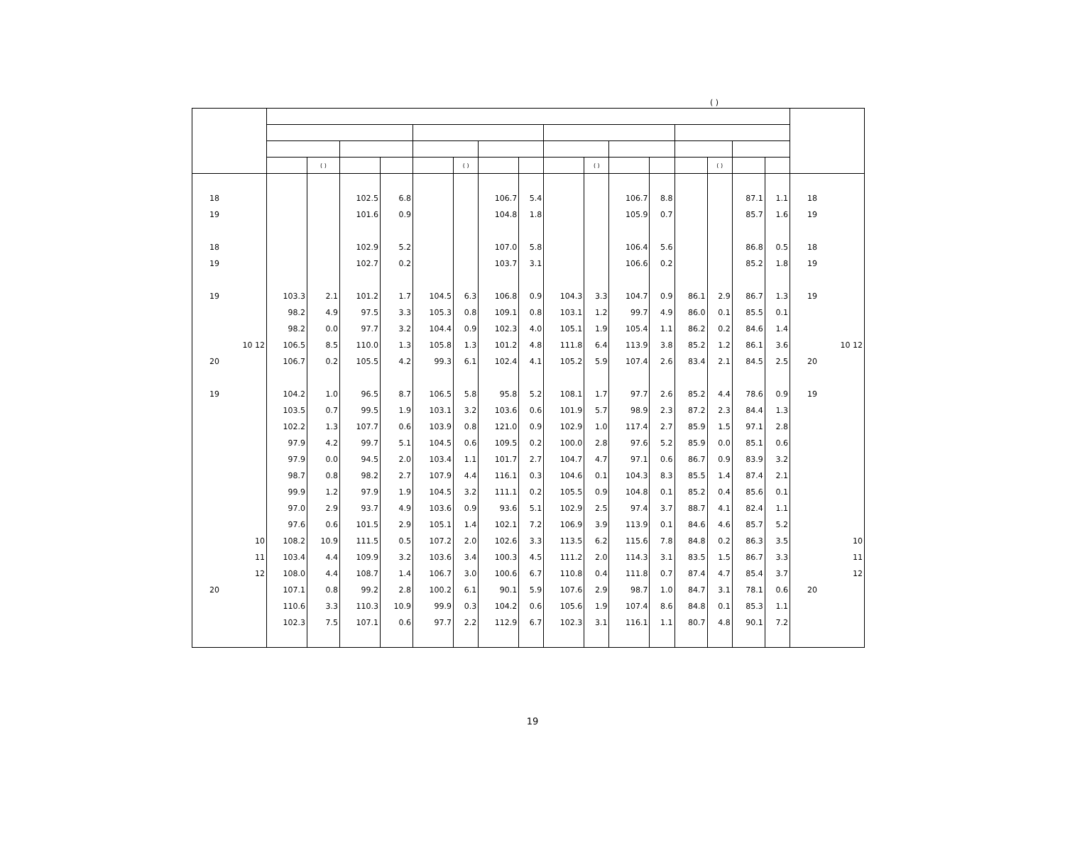( )
| | | ( ) | | | | ( ) | | | | ( ) | | | | ( ) | | | |
| --- | --- | --- | --- | --- | --- | --- | --- | --- | --- | --- | --- | --- | --- | --- | --- | --- | --- |
| 18 | | | 102.5 | 6.8 | | | 106.7 | 5.4 | | | 106.7 | 8.8 | | | 87.1 | 1.1 | 18 |
| 19 | | | 101.6 | 0.9 | | | 104.8 | 1.8 | | | 105.9 | 0.7 | | | 85.7 | 1.6 | 19 |
| 18 | | | 102.9 | 5.2 | | | 107.0 | 5.8 | | | 106.4 | 5.6 | | | 86.8 | 0.5 | 18 |
| 19 | | | 102.7 | 0.2 | | | 103.7 | 3.1 | | | 106.6 | 0.2 | | | 85.2 | 1.8 | 19 |
| 19 | 103.3 | 2.1 | 101.2 | 1.7 | 104.5 | 6.3 | 106.8 | 0.9 | 104.3 | 3.3 | 104.7 | 0.9 | 86.1 | 2.9 | 86.7 | 1.3 | 19 |
| | 98.2 | 4.9 | 97.5 | 3.3 | 105.3 | 0.8 | 109.1 | 0.8 | 103.1 | 1.2 | 99.7 | 4.9 | 86.0 | 0.1 | 85.5 | 0.1 | |
| | 98.2 | 0.0 | 97.7 | 3.2 | 104.4 | 0.9 | 102.3 | 4.0 | 105.1 | 1.9 | 105.4 | 1.1 | 86.2 | 0.2 | 84.6 | 1.4 | |
| 10 12 | 106.5 | 8.5 | 110.0 | 1.3 | 105.8 | 1.3 | 101.2 | 4.8 | 111.8 | 6.4 | 113.9 | 3.8 | 85.2 | 1.2 | 86.1 | 3.6 | 10 12 |
| 20 | 106.7 | 0.2 | 105.5 | 4.2 | 99.3 | 6.1 | 102.4 | 4.1 | 105.2 | 5.9 | 107.4 | 2.6 | 83.4 | 2.1 | 84.5 | 2.5 | 20 |
| 19 | 104.2 | 1.0 | 96.5 | 8.7 | 106.5 | 5.8 | 95.8 | 5.2 | 108.1 | 1.7 | 97.7 | 2.6 | 85.2 | 4.4 | 78.6 | 0.9 | 19 |
| | 103.5 | 0.7 | 99.5 | 1.9 | 103.1 | 3.2 | 103.6 | 0.6 | 101.9 | 5.7 | 98.9 | 2.3 | 87.2 | 2.3 | 84.4 | 1.3 | |
| | 102.2 | 1.3 | 107.7 | 0.6 | 103.9 | 0.8 | 121.0 | 0.9 | 102.9 | 1.0 | 117.4 | 2.7 | 85.9 | 1.5 | 97.1 | 2.8 | |
| | 97.9 | 4.2 | 99.7 | 5.1 | 104.5 | 0.6 | 109.5 | 0.2 | 100.0 | 2.8 | 97.6 | 5.2 | 85.9 | 0.0 | 85.1 | 0.6 | |
| | 97.9 | 0.0 | 94.5 | 2.0 | 103.4 | 1.1 | 101.7 | 2.7 | 104.7 | 4.7 | 97.1 | 0.6 | 86.7 | 0.9 | 83.9 | 3.2 | |
| | 98.7 | 0.8 | 98.2 | 2.7 | 107.9 | 4.4 | 116.1 | 0.3 | 104.6 | 0.1 | 104.3 | 8.3 | 85.5 | 1.4 | 87.4 | 2.1 | |
| | 99.9 | 1.2 | 97.9 | 1.9 | 104.5 | 3.2 | 111.1 | 0.2 | 105.5 | 0.9 | 104.8 | 0.1 | 85.2 | 0.4 | 85.6 | 0.1 | |
| | 97.0 | 2.9 | 93.7 | 4.9 | 103.6 | 0.9 | 93.6 | 5.1 | 102.9 | 2.5 | 97.4 | 3.7 | 88.7 | 4.1 | 82.4 | 1.1 | |
| | 97.6 | 0.6 | 101.5 | 2.9 | 105.1 | 1.4 | 102.1 | 7.2 | 106.9 | 3.9 | 113.9 | 0.1 | 84.6 | 4.6 | 85.7 | 5.2 | |
| 10 | 108.2 | 10.9 | 111.5 | 0.5 | 107.2 | 2.0 | 102.6 | 3.3 | 113.5 | 6.2 | 115.6 | 7.8 | 84.8 | 0.2 | 86.3 | 3.5 | 10 |
| 11 | 103.4 | 4.4 | 109.9 | 3.2 | 103.6 | 3.4 | 100.3 | 4.5 | 111.2 | 2.0 | 114.3 | 3.1 | 83.5 | 1.5 | 86.7 | 3.3 | 11 |
| 12 | 108.0 | 4.4 | 108.7 | 1.4 | 106.7 | 3.0 | 100.6 | 6.7 | 110.8 | 0.4 | 111.8 | 0.7 | 87.4 | 4.7 | 85.4 | 3.7 | 12 |
| 20 | 107.1 | 0.8 | 99.2 | 2.8 | 100.2 | 6.1 | 90.1 | 5.9 | 107.6 | 2.9 | 98.7 | 1.0 | 84.7 | 3.1 | 78.1 | 0.6 | 20 |
| | 110.6 | 3.3 | 110.3 | 10.9 | 99.9 | 0.3 | 104.2 | 0.6 | 105.6 | 1.9 | 107.4 | 8.6 | 84.8 | 0.1 | 85.3 | 1.1 | |
| | 102.3 | 7.5 | 107.1 | 0.6 | 97.7 | 2.2 | 112.9 | 6.7 | 102.3 | 3.1 | 116.1 | 1.1 | 80.7 | 4.8 | 90.1 | 7.2 | |
19